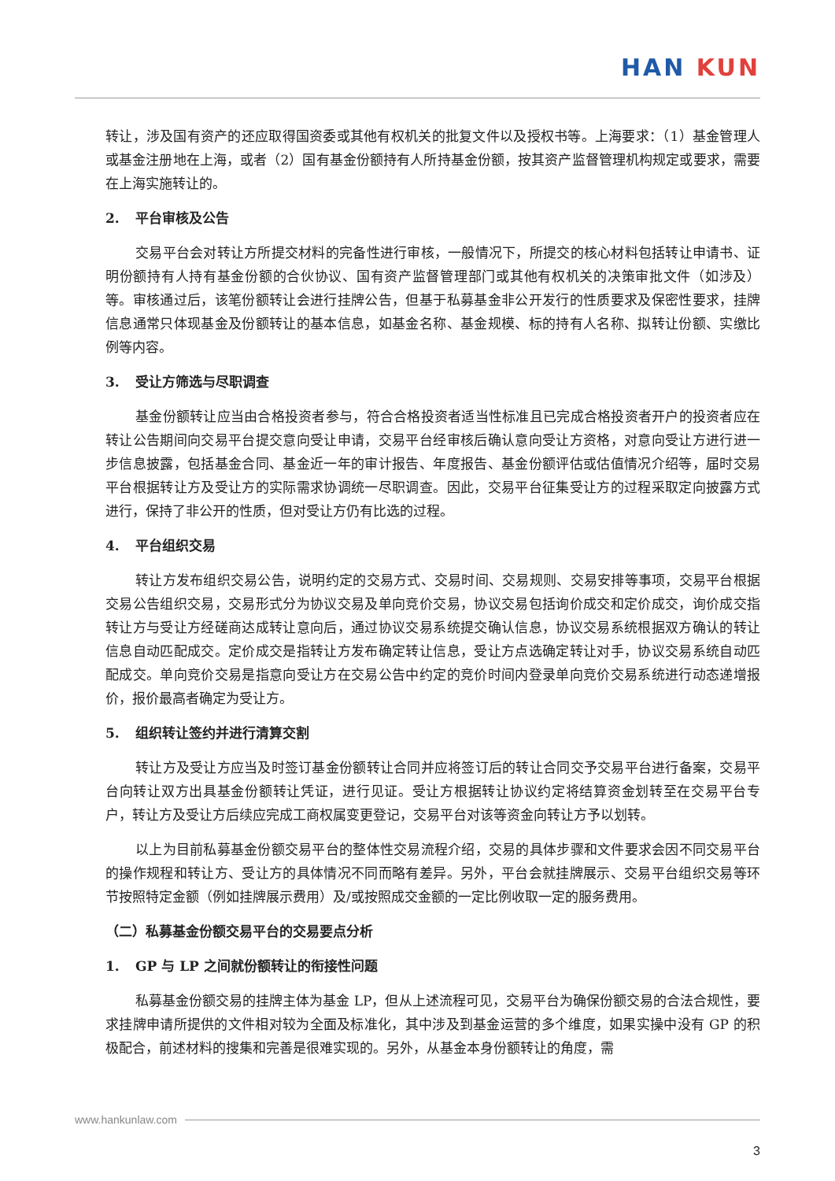HAN KUN
转让，涉及国有资产的还应取得国资委或其他有权机关的批复文件以及授权书等。上海要求：（1）基金管理人或基金注册地在上海，或者（2）国有基金份额持有人所持基金份额，按其资产监督管理机构规定或要求，需要在上海实施转让的。
2. 平台审核及公告
交易平台会对转让方所提交材料的完备性进行审核，一般情况下，所提交的核心材料包括转让申请书、证明份额持有人持有基金份额的合伙协议、国有资产监督管理部门或其他有权机关的决策审批文件（如涉及）等。审核通过后，该笔份额转让会进行挂牌公告，但基于私募基金非公开发行的性质要求及保密性要求，挂牌信息通常只体现基金及份额转让的基本信息，如基金名称、基金规模、标的持有人名称、拟转让份额、实缴比例等内容。
3. 受让方筛选与尽职调查
基金份额转让应当由合格投资者参与，符合合格投资者适当性标准且已完成合格投资者开户的投资者应在转让公告期间向交易平台提交意向受让申请，交易平台经审核后确认意向受让方资格，对意向受让方进行进一步信息披露，包括基金合同、基金近一年的审计报告、年度报告、基金份额评估或估值情况介绍等，届时交易平台根据转让方及受让方的实际需求协调统一尽职调查。因此，交易平台征集受让方的过程采取定向披露方式进行，保持了非公开的性质，但对受让方仍有比选的过程。
4. 平台组织交易
转让方发布组织交易公告，说明约定的交易方式、交易时间、交易规则、交易安排等事项，交易平台根据交易公告组织交易，交易形式分为协议交易及单向竞价交易，协议交易包括询价成交和定价成交，询价成交指转让方与受让方经磋商达成转让意向后，通过协议交易系统提交确认信息，协议交易系统根据双方确认的转让信息自动匹配成交。定价成交是指转让方发布确定转让信息，受让方点选确定转让对手，协议交易系统自动匹配成交。单向竞价交易是指意向受让方在交易公告中约定的竞价时间内登录单向竞价交易系统进行动态递增报价，报价最高者确定为受让方。
5. 组织转让签约并进行清算交割
转让方及受让方应当及时签订基金份额转让合同并应将签订后的转让合同交予交易平台进行备案，交易平台向转让双方出具基金份额转让凭证，进行见证。受让方根据转让协议约定将结算资金划转至在交易平台专户，转让方及受让方后续应完成工商权属变更登记，交易平台对该等资金向转让方予以划转。
以上为目前私募基金份额交易平台的整体性交易流程介绍，交易的具体步骤和文件要求会因不同交易平台的操作规程和转让方、受让方的具体情况不同而略有差异。另外，平台会就挂牌展示、交易平台组织交易等环节按照特定金额（例如挂牌展示费用）及/或按照成交金额的一定比例收取一定的服务费用。
（二）私募基金份额交易平台的交易要点分析
1. GP 与 LP 之间就份额转让的衔接性问题
私募基金份额交易的挂牌主体为基金 LP，但从上述流程可见，交易平台为确保份额交易的合法合规性，要求挂牌申请所提供的文件相对较为全面及标准化，其中涉及到基金运营的多个维度，如果实操中没有 GP 的积极配合，前述材料的搜集和完善是很难实现的。另外，从基金本身份额转让的角度，需
www.hankunlaw.com
3